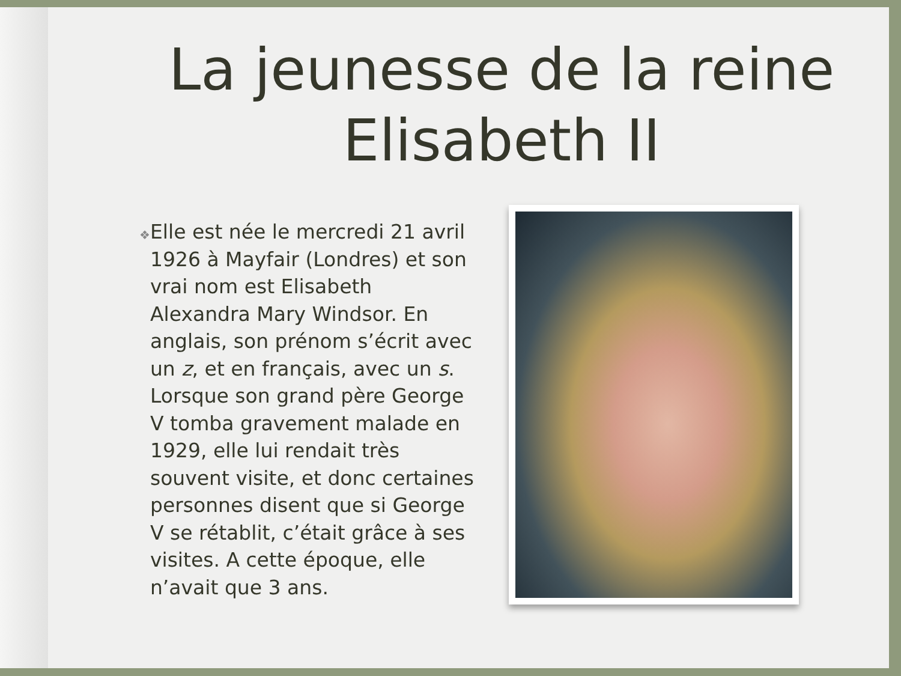La jeunesse de la reine
Elisabeth II
❖
Elle est née le mercredi 21 avril 1926 à Mayfair (Londres) et son vrai nom est Elisabeth Alexandra Mary Windsor. En anglais, son prénom s’écrit avec un z, et en français, avec un s. Lorsque son grand père George V tomba gravement malade en 1929, elle lui rendait très souvent visite, et donc certaines personnes disent que si George V se rétablit, c’était grâce à ses visites. A cette époque, elle n’avait que 3 ans.